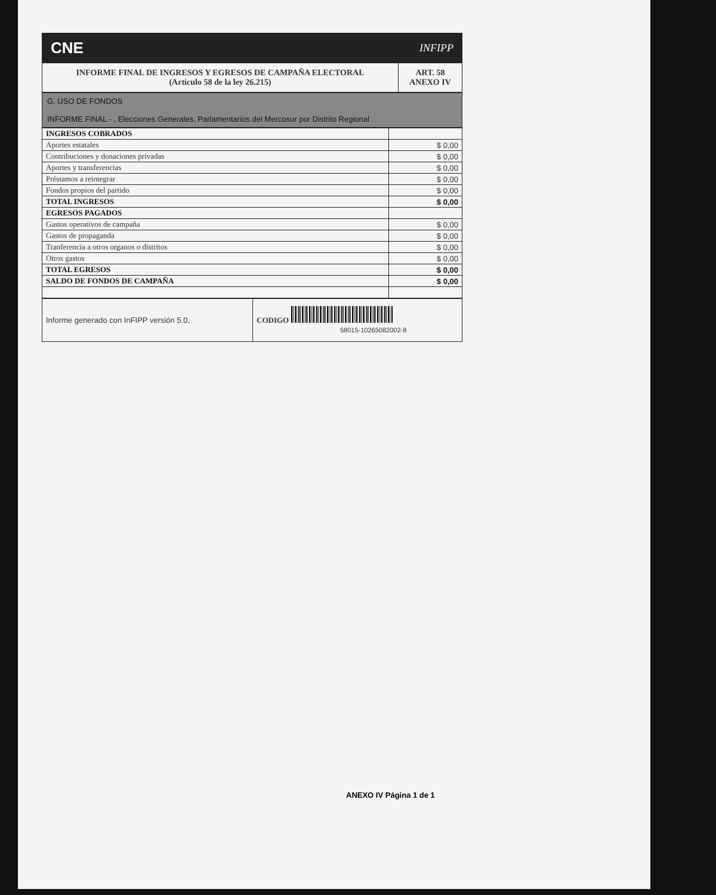CNE INFIPP
| INFORME FINAL DE INGRESOS Y EGRESOS DE CAMPAÑA ELECTORAL (Artículo 58 de la ley 26.215) | ART. 58 ANEXO IV |
G. USO DE FONDOS
INFORME FINAL - , Elecciones Generales, Parlamentarios del Mercosur por Distrito Regional
| INGRESOS COBRADOS | |
| Aportes estatales | $ 0,00 |
| Contribuciones y donaciones privadas | $ 0,00 |
| Aportes y transferencias | $ 0,00 |
| Préstamos a reintegrar | $ 0,00 |
| Fondos propios del partido | $ 0,00 |
| TOTAL INGRESOS | $ 0,00 |
| EGRESOS PAGADOS | |
| Gastos operativos de campaña | $ 0,00 |
| Gastos de propaganda | $ 0,00 |
| Tranferencia a otros organos o distritos | $ 0,00 |
| Otros gastos | $ 0,00 |
| TOTAL EGRESOS | $ 0,00 |
| SALDO DE FONDOS DE CAMPAÑA | $ 0,00 |
| Informe generado con InFIPP versión 5.0. | CODIGO 58015-10265082002-8 |
ANEXO IV Página 1 de 1